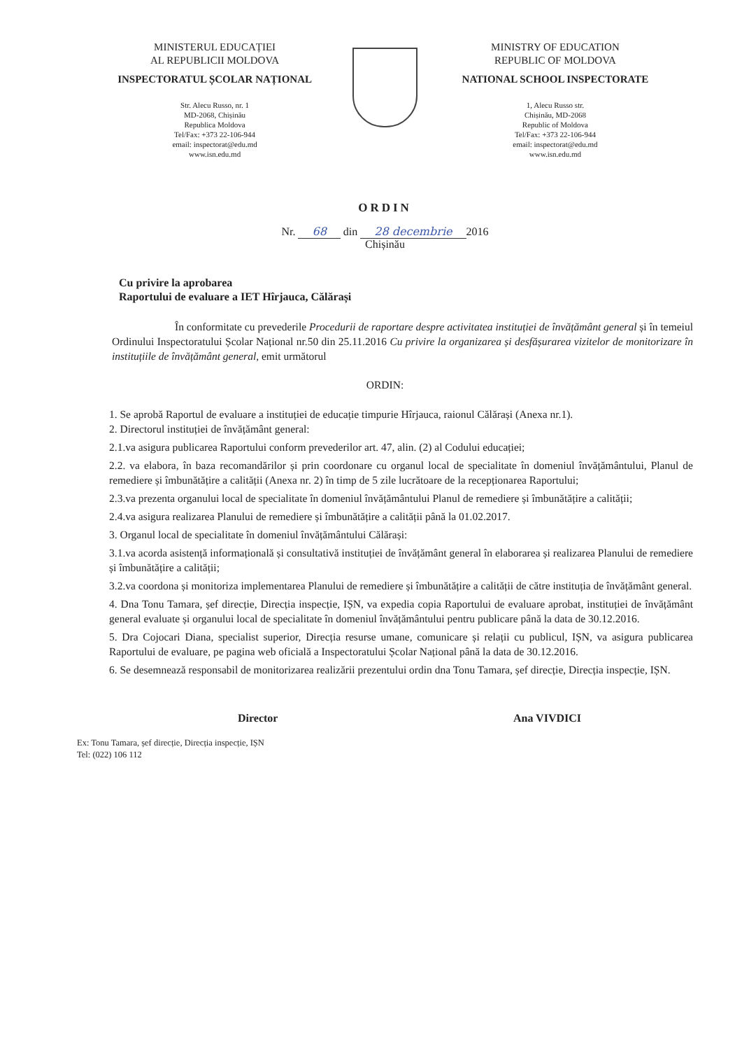MINISTERUL EDUCAȚIEI
AL REPUBLICII MOLDOVA
INSPECTORATUL ȘCOLAR NAȚIONAL
Str. Alecu Russo, nr. 1
MD-2068, Chișinău
Republica Moldova
Tel/Fax: +373 22-106-944
email: inspectorat@edu.md
www.isn.edu.md
MINISTRY OF EDUCATION
REPUBLIC OF MOLDOVA
NATIONAL SCHOOL INSPECTORATE
1, Alecu Russo str.
Chișinău, MD-2068
Republic of Moldova
Tel/Fax: +373 22-106-944
email: inspectorat@edu.md
www.isn.edu.md
ORDIN
Nr. 68 din 28 decembrie 2016
Chișinău
Cu privire la aprobarea
Raportului de evaluare a IET Hîrjauca, Călărași
În conformitate cu prevederile Procedurii de raportare despre activitatea instituției de învățământ general și în temeiul Ordinului Inspectoratului Școlar Național nr.50 din 25.11.2016 Cu privire la organizarea și desfășurarea vizitelor de monitorizare în instituțiile de învățământ general, emit următorul
ORDIN:
1. Se aprobă Raportul de evaluare a instituției de educație timpurie Hîrjauca, raionul Călărași (Anexa nr.1).
2. Directorul instituției de învățământ general:
2.1.va asigura publicarea Raportului conform prevederilor art. 47, alin. (2) al Codului educației;
2.2. va elabora, în baza recomandărilor și prin coordonare cu organul local de specialitate în domeniul învățământului, Planul de remediere și îmbunătățire a calității (Anexa nr. 2) în timp de 5 zile lucrătoare de la recepționarea Raportului;
2.3.va prezenta organului local de specialitate în domeniul învățământului Planul de remediere și îmbunătățire a calității;
2.4.va asigura realizarea Planului de remediere și îmbunătățire a calității până la 01.02.2017.
3. Organul local de specialitate în domeniul învățământului Călărași:
3.1.va acorda asistență informațională și consultativă instituției de învățământ general în elaborarea și realizarea Planului de remediere și îmbunătățire a calității;
3.2.va coordona și monitoriza implementarea Planului de remediere și îmbunătățire a calității de către instituția de învățământ general.
4. Dna Tonu Tamara, șef direcție, Direcția inspecție, IȘN, va expedia copia Raportului de evaluare aprobat, instituției de învățământ general evaluate și organului local de specialitate în domeniul învățământului pentru publicare până la data de 30.12.2016.
5. Dra Cojocari Diana, specialist superior, Direcția resurse umane, comunicare și relații cu publicul, IȘN, va asigura publicarea Raportului de evaluare, pe pagina web oficială a Inspectoratului Școlar Național până la data de 30.12.2016.
6. Se desemnează responsabil de monitorizarea realizării prezentului ordin dna Tonu Tamara, șef direcție, Direcția inspecție, IȘN.
Director Ana VIVDICI
Ex: Tonu Tamara, șef direcție, Direcția inspecție, IȘN
Tel: (022) 106 112